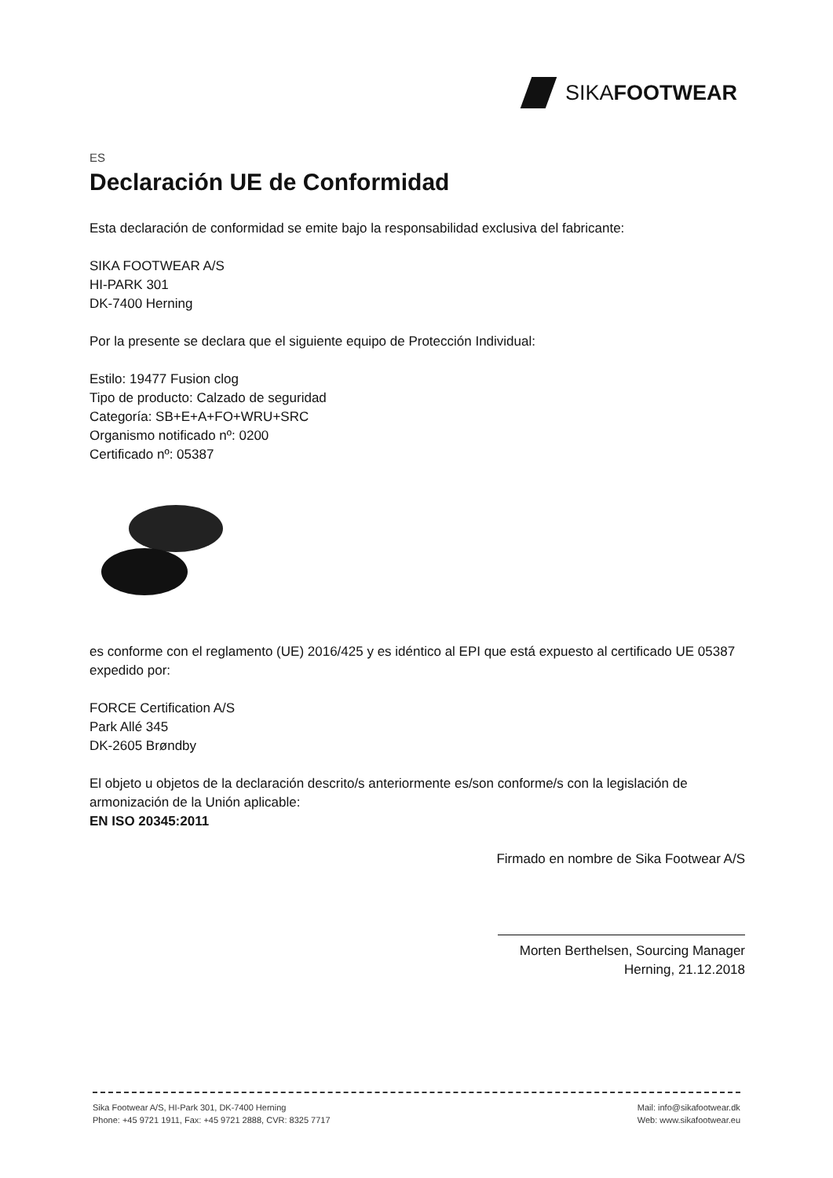SIKAFOOTWEAR
ES
Declaración UE de Conformidad
Esta declaración de conformidad se emite bajo la responsabilidad exclusiva del fabricante:
SIKA FOOTWEAR A/S
HI-PARK 301
DK-7400 Herning
Por la presente se declara que el siguiente equipo de Protección Individual:
Estilo: 19477 Fusion clog
Tipo de producto: Calzado de seguridad
Categoría: SB+E+A+FO+WRU+SRC
Organismo notificado nº: 0200
Certificado nº: 05387
es conforme con el reglamento (UE) 2016/425 y es idéntico al EPI que está expuesto al certificado UE 05387 expedido por:
FORCE Certification A/S
Park Allé 345
DK-2605 Brøndby
El objeto u objetos de la declaración descrito/s anteriormente es/son conforme/s con la legislación de armonización de la Unión aplicable:
EN ISO 20345:2011
Firmado en nombre de Sika Footwear A/S
Morten Berthelsen, Sourcing Manager
Herning, 21.12.2018
Sika Footwear A/S, HI-Park 301, DK-7400 Herning
Phone: +45 9721 1911, Fax: +45 9721 2888, CVR: 8325 7717
Mail: info@sikafootwear.dk
Web: www.sikafootwear.eu